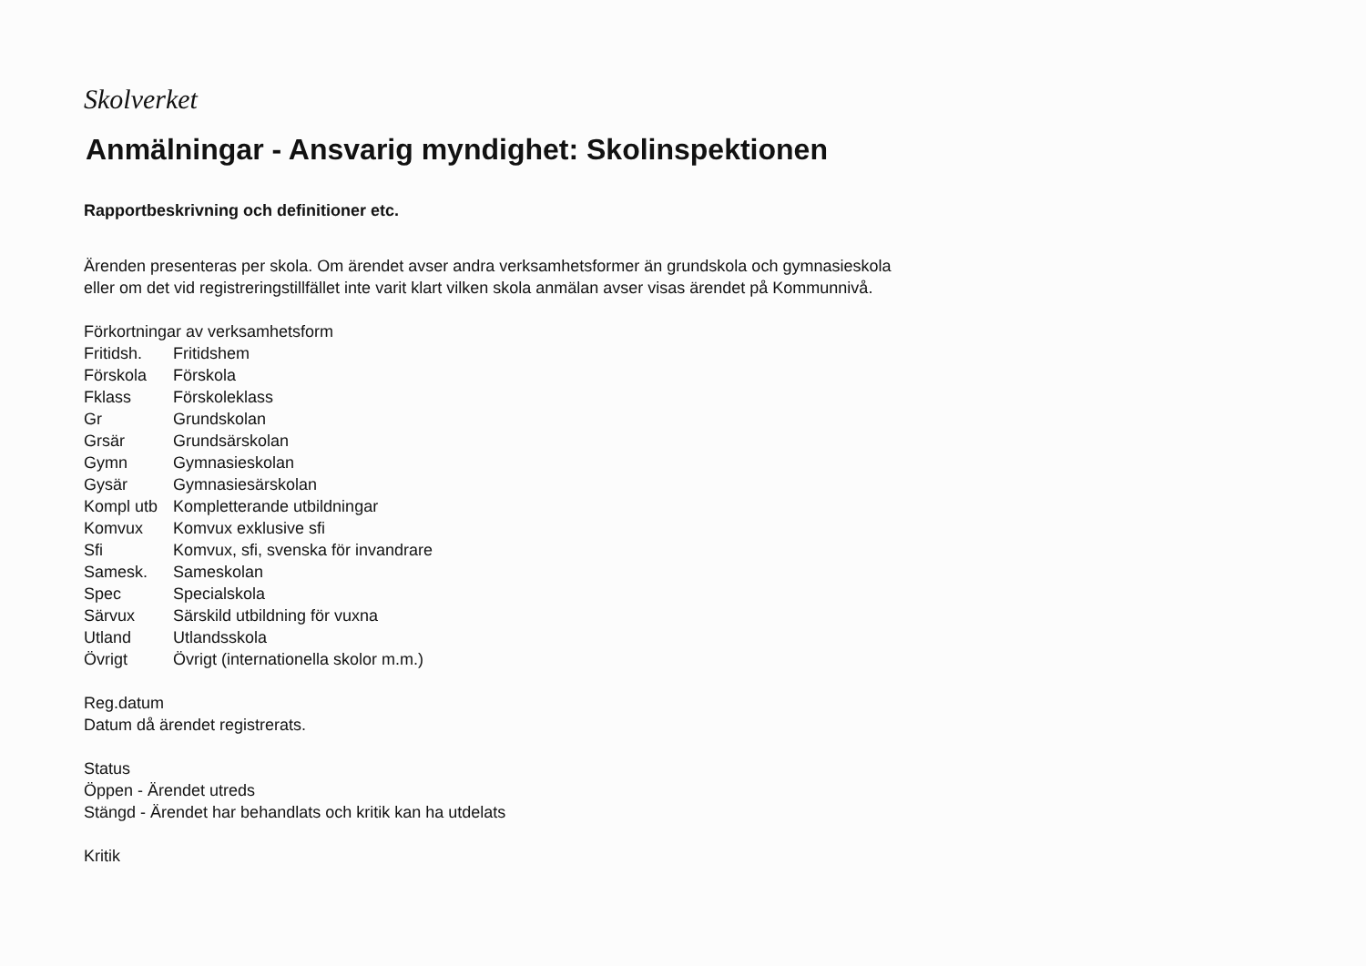Skolverket
Anmälningar - Ansvarig myndighet: Skolinspektionen
Rapportbeskrivning och definitioner etc.
Ärenden presenteras per skola. Om ärendet avser andra verksamhetsformer än grundskola och gymnasieskola
eller om det vid registreringstillfället inte varit klart vilken skola anmälan avser visas ärendet på Kommunnivå.
Förkortningar av verksamhetsform
| Fritidsh. | Fritidshem |
| Förskola | Förskola |
| Fklass | Förskoleklass |
| Gr | Grundskolan |
| Grsär | Grundsärskolan |
| Gymn | Gymnasieskolan |
| Gysär | Gymnasiesärskolan |
| Kompl utb | Kompletterande utbildningar |
| Komvux | Komvux exklusive sfi |
| Sfi | Komvux, sfi, svenska för invandrare |
| Samesk. | Sameskolan |
| Spec | Specialskola |
| Särvux | Särskild utbildning för vuxna |
| Utland | Utlandsskola |
| Övrigt | Övrigt (internationella skolor m.m.) |
Reg.datum
Datum då ärendet registrerats.
Status
Öppen - Ärendet utreds
Stängd - Ärendet har behandlats och kritik kan ha utdelats
Kritik